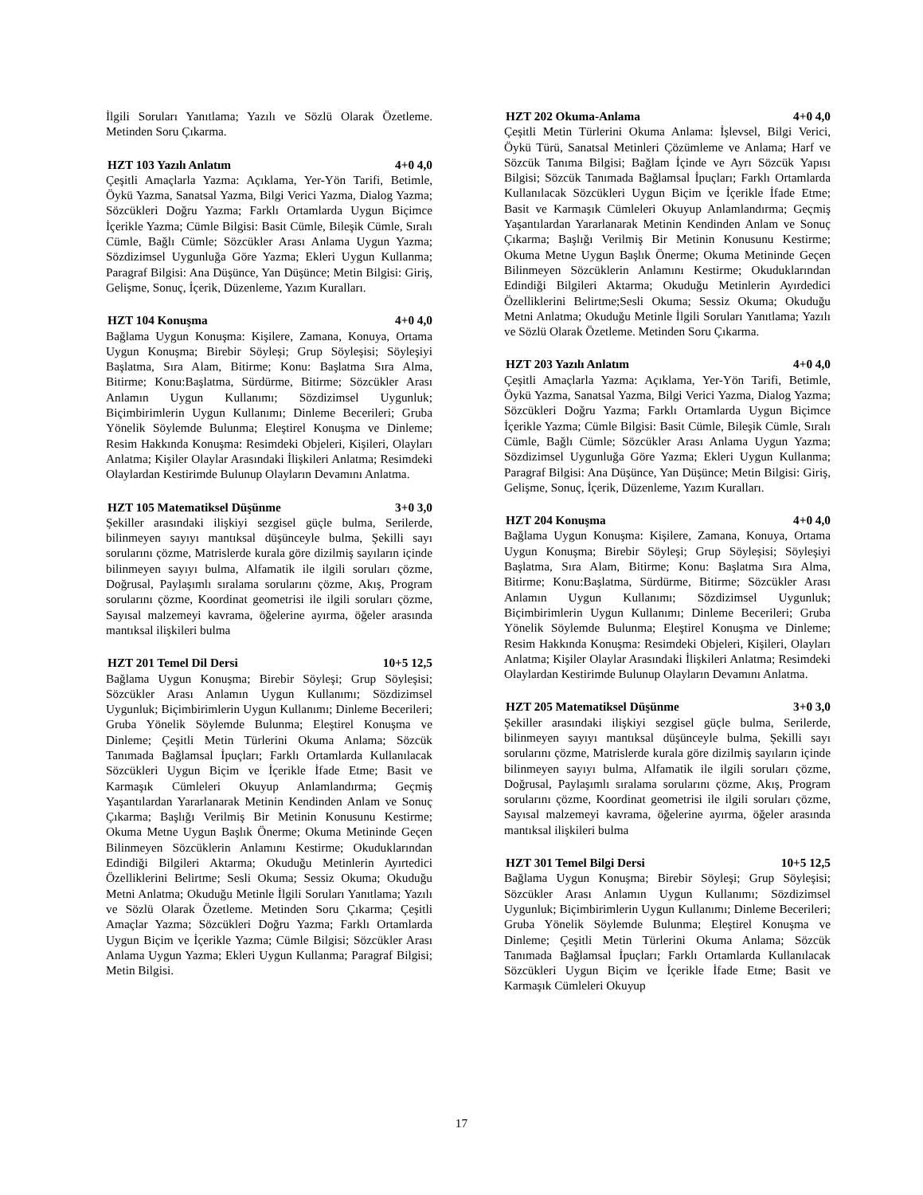İlgili Soruları Yanıtlama; Yazılı ve Sözlü Olarak Özetleme. Metinden Soru Çıkarma.
HZT 103 Yazılı Anlatım 4+0 4,0
Çeşitli Amaçlarla Yazma: Açıklama, Yer-Yön Tarifi, Betimle, Öykü Yazma, Sanatsal Yazma, Bilgi Verici Yazma, Dialog Yazma; Sözcükleri Doğru Yazma; Farklı Ortamlarda Uygun Biçimce İçerikle Yazma; Cümle Bilgisi: Basit Cümle, Bileşik Cümle, Sıralı Cümle, Bağlı Cümle; Sözcükler Arası Anlama Uygun Yazma; Sözdizimsel Uygunluğa Göre Yazma; Ekleri Uygun Kullanma; Paragraf Bilgisi: Ana Düşünce, Yan Düşünce; Metin Bilgisi: Giriş, Gelişme, Sonuç, İçerik, Düzenleme, Yazım Kuralları.
HZT 104 Konuşma 4+0 4,0
Bağlama Uygun Konuşma: Kişilere, Zamana, Konuya, Ortama Uygun Konuşma; Birebir Söyleşi; Grup Söyleşisi; Söyleşiyi Başlatma, Sıra Alam, Bitirme; Konu: Başlatma Sıra Alma, Bitirme; Konu:Başlatma, Sürdürme, Bitirme; Sözcükler Arası Anlamın Uygun Kullanımı; Sözdizimsel Uygunluk; Biçimbirimlerin Uygun Kullanımı; Dinleme Becerileri; Gruba Yönelik Söylemde Bulunma; Eleştirel Konuşma ve Dinleme; Resim Hakkında Konuşma: Resimdeki Objeleri, Kişileri, Olayları Anlatma; Kişiler Olaylar Arasındaki İlişkileri Anlatma; Resimdeki Olaylardan Kestirimde Bulunup Olayların Devamını Anlatma.
HZT 105 Matematiksel Düşünme 3+0 3,0
Şekiller arasındaki ilişkiyi sezgisel güçle bulma, Serilerde, bilinmeyen sayıyı mantıksal düşünceyle bulma, Şekilli sayı sorularını çözme, Matrislerde kurala göre dizilmiş sayıların içinde bilinmeyen sayıyı bulma, Alfamatik ile ilgili soruları çözme, Doğrusal, Paylaşımlı sıralama sorularını çözme, Akış, Program sorularını çözme, Koordinat geometrisi ile ilgili soruları çözme, Sayısal malzemeyi kavrama, öğelerine ayırma, öğeler arasında mantıksal ilişkileri bulma
HZT 201 Temel Dil Dersi 10+5 12,5
Bağlama Uygun Konuşma; Birebir Söyleşi; Grup Söyleşisi; Sözcükler Arası Anlamın Uygun Kullanımı; Sözdizimsel Uygunluk; Biçimbirimlerin Uygun Kullanımı; Dinleme Becerileri; Gruba Yönelik Söylemde Bulunma; Eleştirel Konuşma ve Dinleme; Çeşitli Metin Türlerini Okuma Anlama; Sözcük Tanımada Bağlamsal İpuçları; Farklı Ortamlarda Kullanılacak Sözcükleri Uygun Biçim ve İçerikle İfade Etme; Basit ve Karmaşık Cümleleri Okuyup Anlamlandırma; Geçmiş Yaşantılardan Yararlanarak Metinin Kendinden Anlam ve Sonuç Çıkarma; Başlığı Verilmiş Bir Metinin Konusunu Kestirme; Okuma Metne Uygun Başlık Önerme; Okuma Metininde Geçen Bilinmeyen Sözcüklerin Anlamını Kestirme; Okuduklarından Edindiği Bilgileri Aktarma; Okuduğu Metinlerin Ayırtedici Özelliklerini Belirtme; Sesli Okuma; Sessiz Okuma; Okuduğu Metni Anlatma; Okuduğu Metinle İlgili Soruları Yanıtlama; Yazılı ve Sözlü Olarak Özetleme. Metinden Soru Çıkarma; Çeşitli Amaçlar Yazma; Sözcükleri Doğru Yazma; Farklı Ortamlarda Uygun Biçim ve İçerikle Yazma; Cümle Bilgisi; Sözcükler Arası Anlama Uygun Yazma; Ekleri Uygun Kullanma; Paragraf Bilgisi; Metin Bilgisi.
HZT 202 Okuma-Anlama 4+0 4,0
Çeşitli Metin Türlerini Okuma Anlama: İşlevsel, Bilgi Verici, Öykü Türü, Sanatsal Metinleri Çözümleme ve Anlama; Harf ve Sözcük Tanıma Bilgisi; Bağlam İçinde ve Ayrı Sözcük Yapısı Bilgisi; Sözcük Tanımada Bağlamsal İpuçları; Farklı Ortamlarda Kullanılacak Sözcükleri Uygun Biçim ve İçerikle İfade Etme; Basit ve Karmaşık Cümleleri Okuyup Anlamlandırma; Geçmiş Yaşantılardan Yararlanarak Metinin Kendinden Anlam ve Sonuç Çıkarma; Başlığı Verilmiş Bir Metinin Konusunu Kestirme; Okuma Metne Uygun Başlık Önerme; Okuma Metininde Geçen Bilinmeyen Sözcüklerin Anlamını Kestirme; Okuduklarından Edindiği Bilgileri Aktarma; Okuduğu Metinlerin Ayırdedici Özelliklerini Belirtme;Sesli Okuma; Sessiz Okuma; Okuduğu Metni Anlatma; Okuduğu Metinle İlgili Soruları Yanıtlama; Yazılı ve Sözlü Olarak Özetleme. Metinden Soru Çıkarma.
HZT 203 Yazılı Anlatım 4+0 4,0
Çeşitli Amaçlarla Yazma: Açıklama, Yer-Yön Tarifi, Betimle, Öykü Yazma, Sanatsal Yazma, Bilgi Verici Yazma, Dialog Yazma; Sözcükleri Doğru Yazma; Farklı Ortamlarda Uygun Biçimce İçerikle Yazma; Cümle Bilgisi: Basit Cümle, Bileşik Cümle, Sıralı Cümle, Bağlı Cümle; Sözcükler Arası Anlama Uygun Yazma; Sözdizimsel Uygunluğa Göre Yazma; Ekleri Uygun Kullanma; Paragraf Bilgisi: Ana Düşünce, Yan Düşünce; Metin Bilgisi: Giriş, Gelişme, Sonuç, İçerik, Düzenleme, Yazım Kuralları.
HZT 204 Konuşma 4+0 4,0
Bağlama Uygun Konuşma: Kişilere, Zamana, Konuya, Ortama Uygun Konuşma; Birebir Söyleşi; Grup Söyleşisi; Söyleşiyi Başlatma, Sıra Alam, Bitirme; Konu: Başlatma Sıra Alma, Bitirme; Konu:Başlatma, Sürdürme, Bitirme; Sözcükler Arası Anlamın Uygun Kullanımı; Sözdizimsel Uygunluk; Biçimbirimlerin Uygun Kullanımı; Dinleme Becerileri; Gruba Yönelik Söylemde Bulunma; Eleştirel Konuşma ve Dinleme; Resim Hakkında Konuşma: Resimdeki Objeleri, Kişileri, Olayları Anlatma; Kişiler Olaylar Arasındaki İlişkileri Anlatma; Resimdeki Olaylardan Kestirimde Bulunup Olayların Devamını Anlatma.
HZT 205 Matematiksel Düşünme 3+0 3,0
Şekiller arasındaki ilişkiyi sezgisel güçle bulma, Serilerde, bilinmeyen sayıyı mantıksal düşünceyle bulma, Şekilli sayı sorularını çözme, Matrislerde kurala göre dizilmiş sayıların içinde bilinmeyen sayıyı bulma, Alfamatik ile ilgili soruları çözme, Doğrusal, Paylaşımlı sıralama sorularını çözme, Akış, Program sorularını çözme, Koordinat geometrisi ile ilgili soruları çözme, Sayısal malzemeyi kavrama, öğelerine ayırma, öğeler arasında mantıksal ilişkileri bulma
HZT 301 Temel Bilgi Dersi 10+5 12,5
Bağlama Uygun Konuşma; Birebir Söyleşi; Grup Söyleşisi; Sözcükler Arası Anlamın Uygun Kullanımı; Sözdizimsel Uygunluk; Biçimbirimlerin Uygun Kullanımı; Dinleme Becerileri; Gruba Yönelik Söylemde Bulunma; Eleştirel Konuşma ve Dinleme; Çeşitli Metin Türlerini Okuma Anlama; Sözcük Tanımada Bağlamsal İpuçları; Farklı Ortamlarda Kullanılacak Sözcükleri Uygun Biçim ve İçerikle İfade Etme; Basit ve Karmaşık Cümleleri Okuyup
17